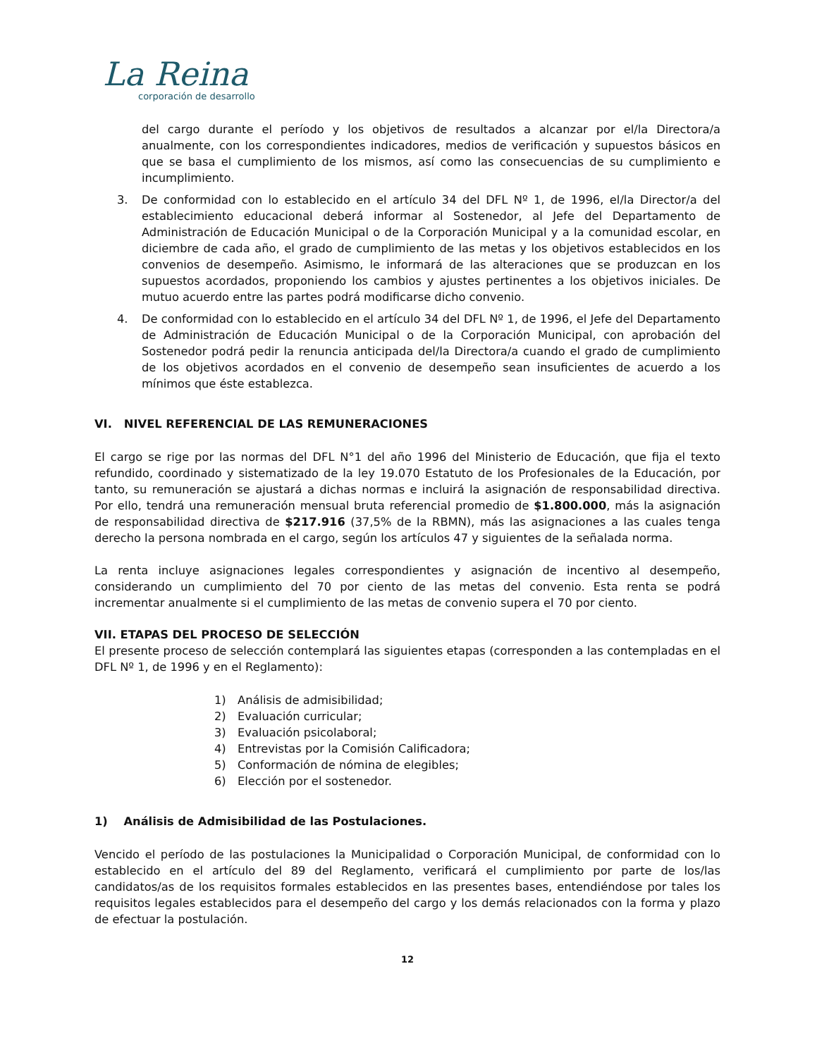La Reina
corporación de desarrollo
del cargo durante el período y los objetivos de resultados a alcanzar por el/la Directora/a anualmente, con los correspondientes indicadores, medios de verificación y supuestos básicos en que se basa el cumplimiento de los mismos, así como las consecuencias de su cumplimiento e incumplimiento.
3. De conformidad con lo establecido en el artículo 34 del DFL Nº 1, de 1996, el/la Director/a del establecimiento educacional deberá informar al Sostenedor, al Jefe del Departamento de Administración de Educación Municipal o de la Corporación Municipal y a la comunidad escolar, en diciembre de cada año, el grado de cumplimiento de las metas y los objetivos establecidos en los convenios de desempeño. Asimismo, le informará de las alteraciones que se produzcan en los supuestos acordados, proponiendo los cambios y ajustes pertinentes a los objetivos iniciales. De mutuo acuerdo entre las partes podrá modificarse dicho convenio.
4. De conformidad con lo establecido en el artículo 34 del DFL Nº 1, de 1996, el Jefe del Departamento de Administración de Educación Municipal o de la Corporación Municipal, con aprobación del Sostenedor podrá pedir la renuncia anticipada del/la Directora/a cuando el grado de cumplimiento de los objetivos acordados en el convenio de desempeño sean insuficientes de acuerdo a los mínimos que éste establezca.
VI. NIVEL REFERENCIAL DE LAS REMUNERACIONES
El cargo se rige por las normas del DFL N°1 del año 1996 del Ministerio de Educación, que fija el texto refundido, coordinado y sistematizado de la ley 19.070 Estatuto de los Profesionales de la Educación, por tanto, su remuneración se ajustará a dichas normas e incluirá la asignación de responsabilidad directiva. Por ello, tendrá una remuneración mensual bruta referencial promedio de $1.800.000, más la asignación de responsabilidad directiva de $217.916 (37,5% de la RBMN), más las asignaciones a las cuales tenga derecho la persona nombrada en el cargo, según los artículos 47 y siguientes de la señalada norma.
La renta incluye asignaciones legales correspondientes y asignación de incentivo al desempeño, considerando un cumplimiento del 70 por ciento de las metas del convenio. Esta renta se podrá incrementar anualmente si el cumplimiento de las metas de convenio supera el 70 por ciento.
VII. ETAPAS DEL PROCESO DE SELECCIÓN
El presente proceso de selección contemplará las siguientes etapas (corresponden a las contempladas en el DFL Nº 1, de 1996 y en el Reglamento):
1) Análisis de admisibilidad;
2) Evaluación curricular;
3) Evaluación psicolaboral;
4) Entrevistas por la Comisión Calificadora;
5) Conformación de nómina de elegibles;
6) Elección por el sostenedor.
1) Análisis de Admisibilidad de las Postulaciones.
Vencido el período de las postulaciones la Municipalidad o Corporación Municipal, de conformidad con lo establecido en el artículo del 89 del Reglamento, verificará el cumplimiento por parte de los/las candidatos/as de los requisitos formales establecidos en las presentes bases, entendiéndose por tales los requisitos legales establecidos para el desempeño del cargo y los demás relacionados con la forma y plazo de efectuar la postulación.
12